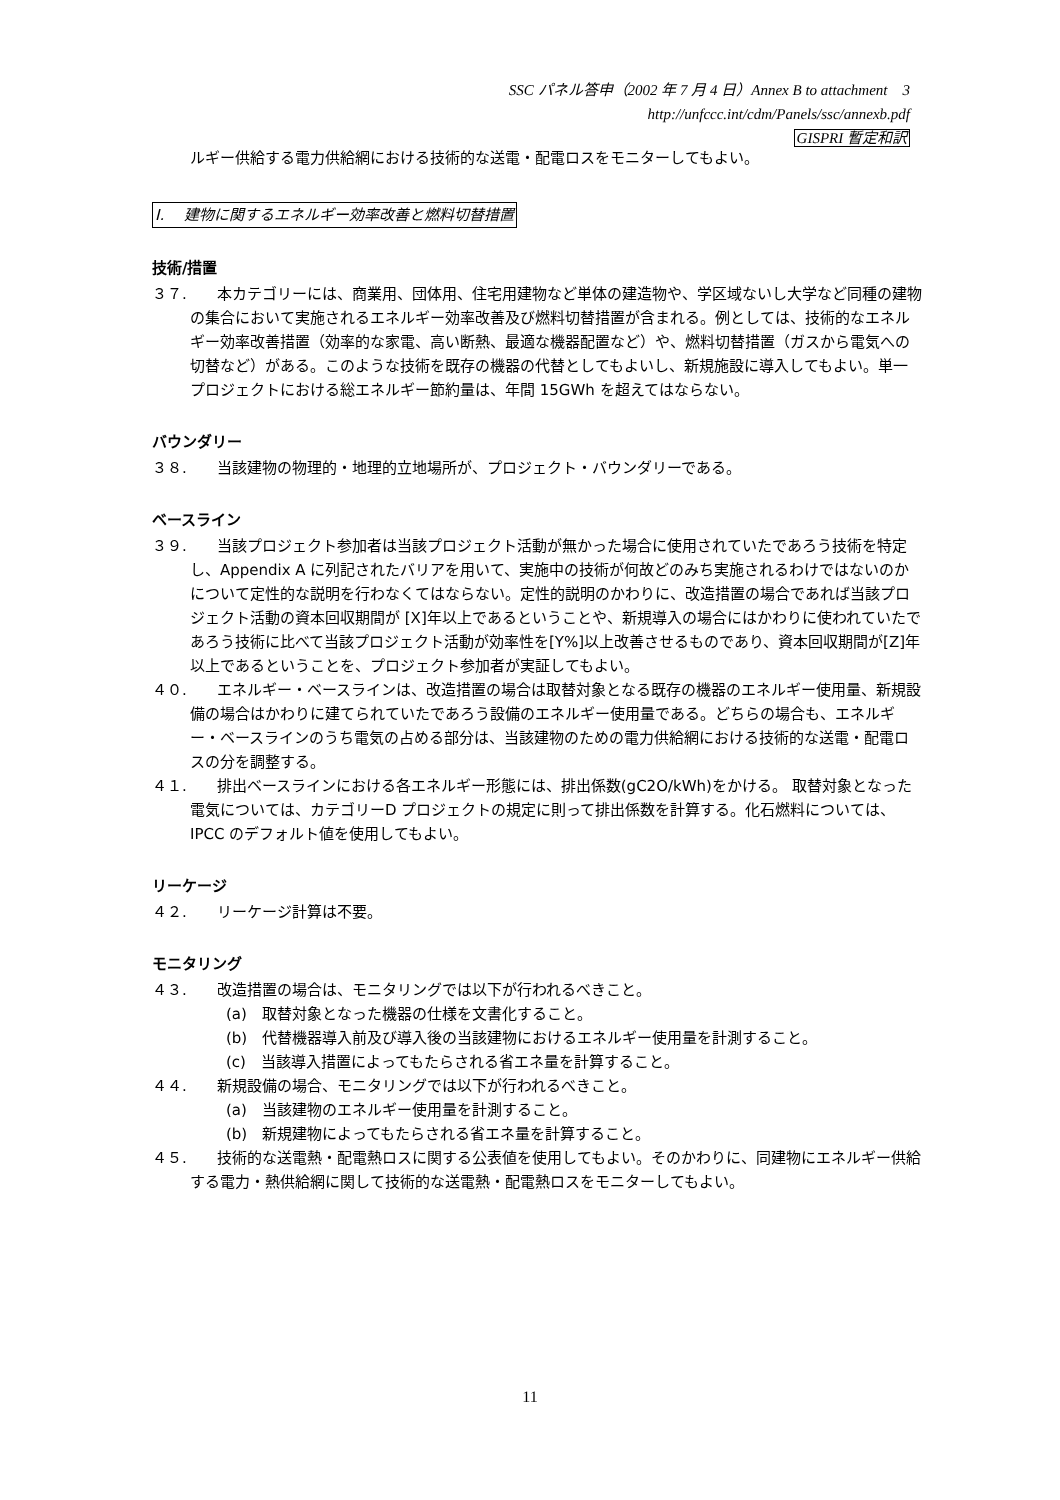SSC パネル答申（2002 年 7 月 4 日）Annex B to attachment　3
http://unfccc.int/cdm/Panels/ssc/annexb.pdf
GISPRI 暫定和訳
ルギー供給する電力供給網における技術的な送電・配電ロスをモニターしてもよい。
I.　 建物に関するエネルギー効率改善と燃料切替措置
技術/措置
３７.　　本カテゴリーには、商業用、団体用、住宅用建物など単体の建造物や、学区域ないし大学など同種の建物の集合において実施されるエネルギー効率改善及び燃料切替措置が含まれる。例としては、技術的なエネルギー効率改善措置（効率的な家電、高い断熱、最適な機器配置など）や、燃料切替措置（ガスから電気への切替など）がある。このような技術を既存の機器の代替としてもよいし、新規施設に導入してもよい。単一プロジェクトにおける総エネルギー節約量は、年間 15GWh を超えてはならない。
バウンダリー
３８.　　当該建物の物理的・地理的立地場所が、プロジェクト・バウンダリーである。
ベースライン
３９.　　当該プロジェクト参加者は当該プロジェクト活動が無かった場合に使用されていたであろう技術を特定し、Appendix A に列記されたバリアを用いて、実施中の技術が何故どのみち実施されるわけではないのかについて定性的な説明を行わなくてはならない。定性的説明のかわりに、改造措置の場合であれば当該プロジェクト活動の資本回収期間が [X]年以上であるということや、新規導入の場合にはかわりに使われていたであろう技術に比べて当該プロジェクト活動が効率性を[Y%]以上改善させるものであり、資本回収期間が[Z]年以上であるということを、プロジェクト参加者が実証してもよい。
４０.　　エネルギー・ベースラインは、改造措置の場合は取替対象となる既存の機器のエネルギー使用量、新規設備の場合はかわりに建てられていたであろう設備のエネルギー使用量である。どちらの場合も、エネルギー・ベースラインのうち電気の占める部分は、当該建物のための電力供給網における技術的な送電・配電ロスの分を調整する。
４１.　　排出ベースラインにおける各エネルギー形態には、排出係数(gC2O/kWh)をかける。 取替対象となった電気については、カテゴリーD プロジェクトの規定に則って排出係数を計算する。化石燃料については、IPCC のデフォルト値を使用してもよい。
リーケージ
４２.　　リーケージ計算は不要。
モニタリング
４３.　　改造措置の場合は、モニタリングでは以下が行われるべきこと。
(a)　取替対象となった機器の仕様を文書化すること。
(b)　代替機器導入前及び導入後の当該建物におけるエネルギー使用量を計測すること。
(c)　当該導入措置によってもたらされる省エネ量を計算すること。
４４.　　新規設備の場合、モニタリングでは以下が行われるべきこと。
(a)　当該建物のエネルギー使用量を計測すること。
(b)　新規建物によってもたらされる省エネ量を計算すること。
４５.　　技術的な送電熱・配電熱ロスに関する公表値を使用してもよい。そのかわりに、同建物にエネルギー供給する電力・熱供給網に関して技術的な送電熱・配電熱ロスをモニターしてもよい。
11